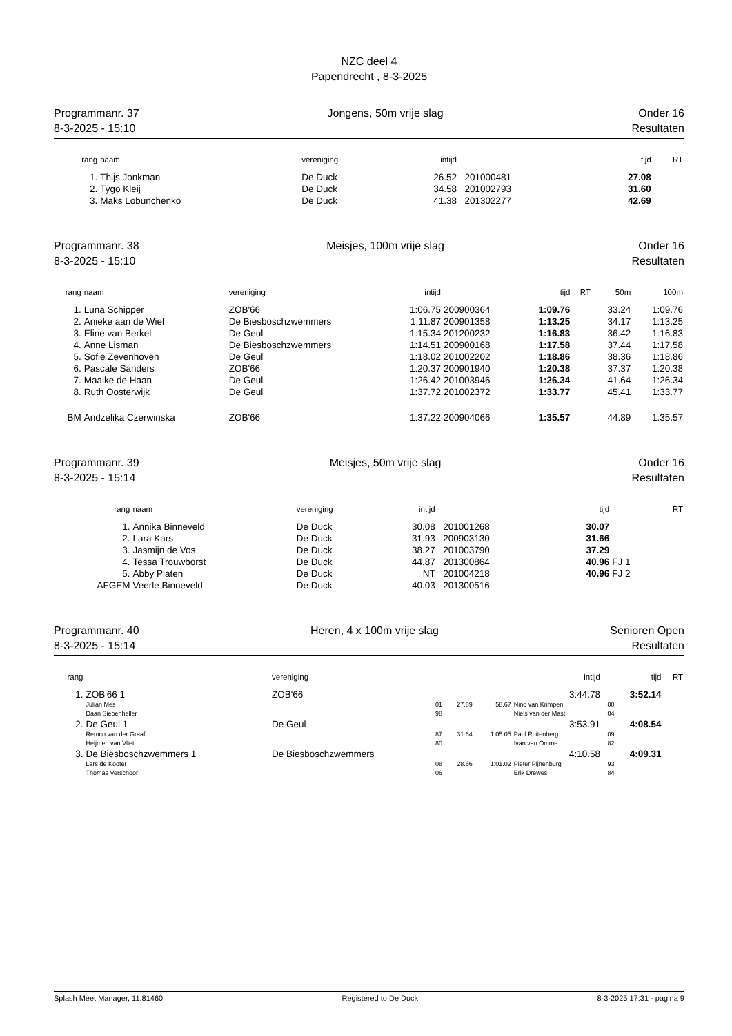NZC deel 4
Papendrecht , 8-3-2025
Programmanr. 37
8-3-2025 - 15:10
Jongens, 50m vrije slag Onder 16
Resultaten
| rang | naam | vereniging | intijd | | tijd | RT |
| --- | --- | --- | --- | --- | --- | --- |
| 1. | Thijs Jonkman | De Duck | 26.52 | 201000481 | 27.08 | |
| 2. | Tygo Kleij | De Duck | 34.58 | 201002793 | 31.60 | |
| 3. | Maks Lobunchenko | De Duck | 41.38 | 201302277 | 42.69 | |
Programmanr. 38
8-3-2025 - 15:10
Meisjes, 100m vrije slag Onder 16
Resultaten
| rang | naam | vereniging | intijd | | tijd | RT | 50m | 100m |
| --- | --- | --- | --- | --- | --- | --- | --- | --- |
| 1. | Luna Schipper | ZOB'66 | 1:06.75 | 200900364 | 1:09.76 | | 33.24 | 1:09.76 |
| 2. | Anieke aan de Wiel | De Biesboschzwemmers | 1:11.87 | 200901358 | 1:13.25 | | 34.17 | 1:13.25 |
| 3. | Eline van Berkel | De Geul | 1:15.34 | 201200232 | 1:16.83 | | 36.42 | 1:16.83 |
| 4. | Anne Lisman | De Biesboschzwemmers | 1:14.51 | 200900168 | 1:17.58 | | 37.44 | 1:17.58 |
| 5. | Sofie Zevenhoven | De Geul | 1:18.02 | 201002202 | 1:18.86 | | 38.36 | 1:18.86 |
| 6. | Pascale Sanders | ZOB'66 | 1:20.37 | 200901940 | 1:20.38 | | 37.37 | 1:20.38 |
| 7. | Maaike de Haan | De Geul | 1:26.42 | 201003946 | 1:26.34 | | 41.64 | 1:26.34 |
| 8. | Ruth Oosterwijk | De Geul | 1:37.72 | 201002372 | 1:33.77 | | 45.41 | 1:33.77 |
| BM | Andzelika Czerwinska | ZOB'66 | 1:37.22 | 200904066 | 1:35.57 | | 44.89 | 1:35.57 |
Programmanr. 39
8-3-2025 - 15:14
Meisjes, 50m vrije slag Onder 16
Resultaten
| rang | naam | vereniging | intijd | | tijd | | RT |
| --- | --- | --- | --- | --- | --- | --- | --- |
| 1. | Annika Binneveld | De Duck | 30.08 | 201001268 | 30.07 | | |
| 2. | Lara Kars | De Duck | 31.93 | 200903130 | 31.66 | | |
| 3. | Jasmijn de Vos | De Duck | 38.27 | 201003790 | 37.29 | | |
| 4. | Tessa Trouwborst | De Duck | 44.87 | 201300864 | 40.96 | FJ 1 | |
| 5. | Abby Platen | De Duck | NT | 201004218 | 40.96 | FJ 2 | |
| AFGEM | Veerle Binneveld | De Duck | 40.03 | 201300516 | | | |
Programmanr. 40
8-3-2025 - 15:14
Heren, 4 x 100m vrije slag Senioren Open
Resultaten
| rang | | vereniging | | | intijd | | tijd | RT |
| --- | --- | --- | --- | --- | --- | --- | --- | --- |
| 1. | ZOB'66 1 | ZOB'66 | | | 3:44.78 | | 3:52.14 | |
| | Julian Mes | 01 | 27.89 | 58.67 | Nino van Krimpen | | 00 | |
| | Daan Siebenheller | 98 | | | Niels van der Mast | | 04 | |
| 2. | De Geul 1 | De Geul | | | 3:53.91 | | 4:08.54 | |
| | Remco van der Graaf | 87 | 31.64 | 1:05.05 | Paul Ruitenberg | | 09 | |
| | Heijmen van Vliet | 80 | | | Ivan van Omme | | 82 | |
| 3. | De Biesboschzwemmers 1 | De Biesboschzwemmers | | | 4:10.58 | | 4:09.31 | |
| | Lars de Kooter | 08 | 28.66 | 1:01.02 | Pieter Pijnenburg | | 93 | |
| | Thomas Verschoor | 06 | | | Erik Drewes | | 84 | |
Splash Meet Manager, 11.81460 Registered to De Duck 8-3-2025 17:31 - pagina 9